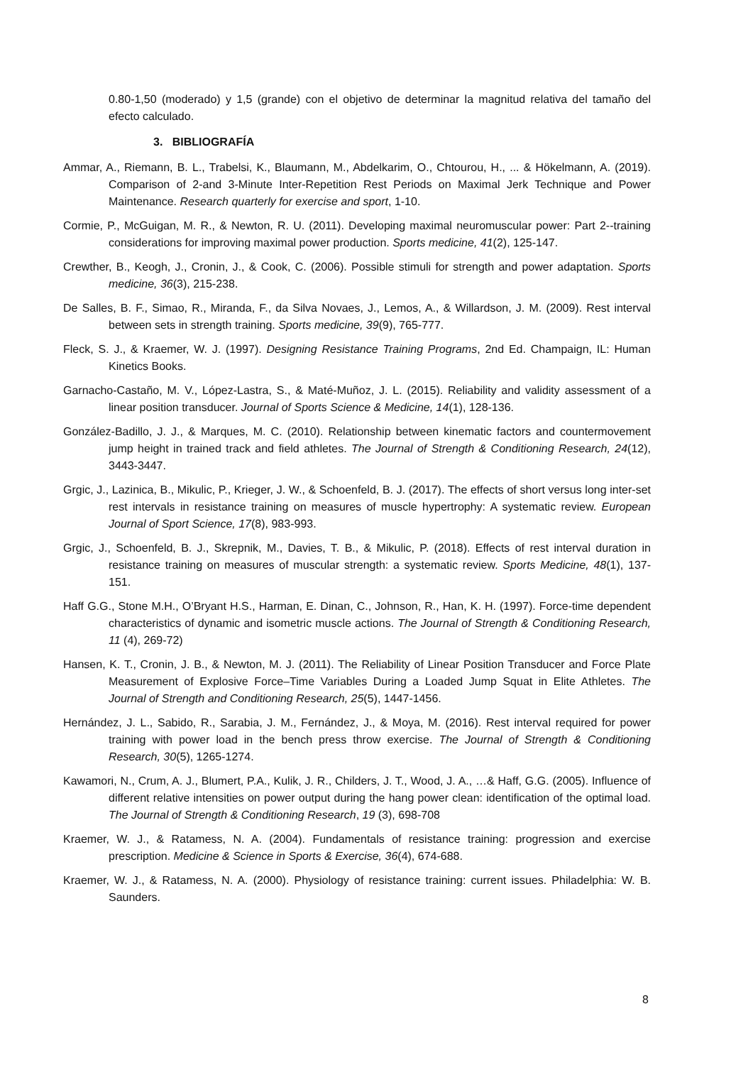0.80-1,50 (moderado) y 1,5 (grande) con el objetivo de determinar la magnitud relativa del tamaño del efecto calculado.
3. BIBLIOGRAFÍA
Ammar, A., Riemann, B. L., Trabelsi, K., Blaumann, M., Abdelkarim, O., Chtourou, H., ... & Hökelmann, A. (2019). Comparison of 2-and 3-Minute Inter-Repetition Rest Periods on Maximal Jerk Technique and Power Maintenance. Research quarterly for exercise and sport, 1-10.
Cormie, P., McGuigan, M. R., & Newton, R. U. (2011). Developing maximal neuromuscular power: Part 2--training considerations for improving maximal power production. Sports medicine, 41(2), 125-147.
Crewther, B., Keogh, J., Cronin, J., & Cook, C. (2006). Possible stimuli for strength and power adaptation. Sports medicine, 36(3), 215-238.
De Salles, B. F., Simao, R., Miranda, F., da Silva Novaes, J., Lemos, A., & Willardson, J. M. (2009). Rest interval between sets in strength training. Sports medicine, 39(9), 765-777.
Fleck, S. J., & Kraemer, W. J. (1997). Designing Resistance Training Programs, 2nd Ed. Champaign, IL: Human Kinetics Books.
Garnacho-Castaño, M. V., López-Lastra, S., & Maté-Muñoz, J. L. (2015). Reliability and validity assessment of a linear position transducer. Journal of Sports Science & Medicine, 14(1), 128-136.
González-Badillo, J. J., & Marques, M. C. (2010). Relationship between kinematic factors and countermovement jump height in trained track and field athletes. The Journal of Strength & Conditioning Research, 24(12), 3443-3447.
Grgic, J., Lazinica, B., Mikulic, P., Krieger, J. W., & Schoenfeld, B. J. (2017). The effects of short versus long inter-set rest intervals in resistance training on measures of muscle hypertrophy: A systematic review. European Journal of Sport Science, 17(8), 983-993.
Grgic, J., Schoenfeld, B. J., Skrepnik, M., Davies, T. B., & Mikulic, P. (2018). Effects of rest interval duration in resistance training on measures of muscular strength: a systematic review. Sports Medicine, 48(1), 137-151.
Haff G.G., Stone M.H., O’Bryant H.S., Harman, E. Dinan, C., Johnson, R., Han, K. H. (1997). Force-time dependent characteristics of dynamic and isometric muscle actions. The Journal of Strength & Conditioning Research, 11 (4), 269-72)
Hansen, K. T., Cronin, J. B., & Newton, M. J. (2011). The Reliability of Linear Position Transducer and Force Plate Measurement of Explosive Force–Time Variables During a Loaded Jump Squat in Elite Athletes. The Journal of Strength and Conditioning Research, 25(5), 1447-1456.
Hernández, J. L., Sabido, R., Sarabia, J. M., Fernández, J., & Moya, M. (2016). Rest interval required for power training with power load in the bench press throw exercise. The Journal of Strength & Conditioning Research, 30(5), 1265-1274.
Kawamori, N., Crum, A. J., Blumert, P.A., Kulik, J. R., Childers, J. T., Wood, J. A., …& Haff, G.G. (2005). Influence of different relative intensities on power output during the hang power clean: identification of the optimal load. The Journal of Strength & Conditioning Research, 19 (3), 698-708
Kraemer, W. J., & Ratamess, N. A. (2004). Fundamentals of resistance training: progression and exercise prescription. Medicine & Science in Sports & Exercise, 36(4), 674-688.
Kraemer, W. J., & Ratamess, N. A. (2000). Physiology of resistance training: current issues. Philadelphia: W. B. Saunders.
8